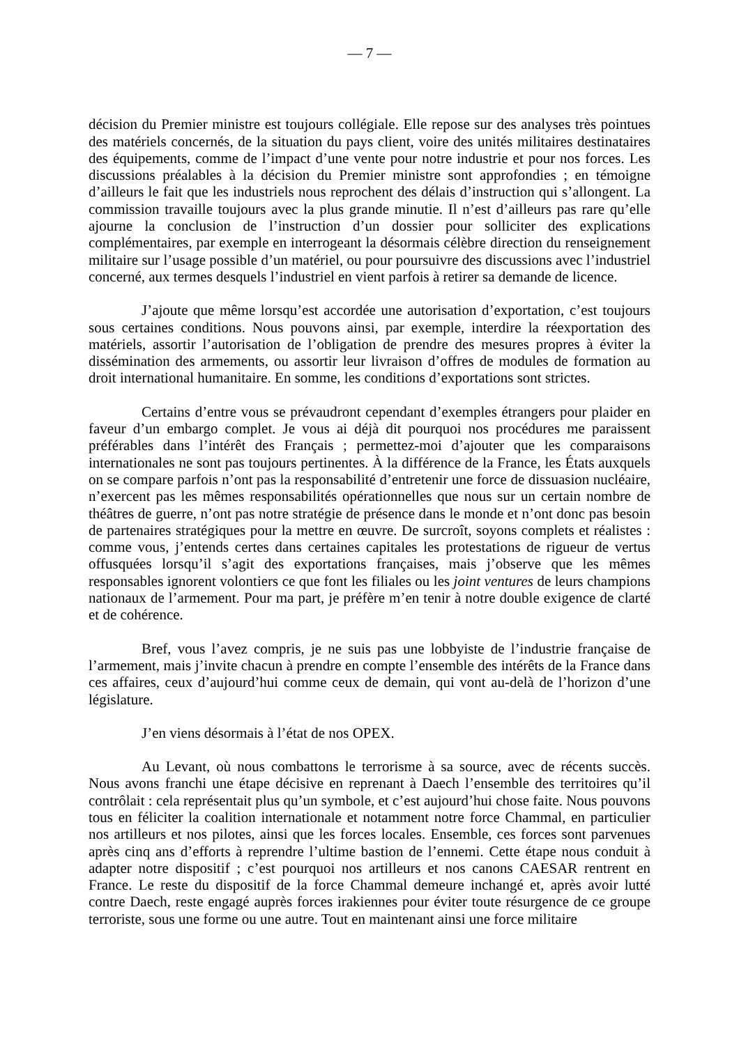— 7 —
décision du Premier ministre est toujours collégiale. Elle repose sur des analyses très pointues des matériels concernés, de la situation du pays client, voire des unités militaires destinataires des équipements, comme de l’impact d’une vente pour notre industrie et pour nos forces. Les discussions préalables à la décision du Premier ministre sont approfondies ; en témoigne d’ailleurs le fait que les industriels nous reprochent des délais d’instruction qui s’allongent. La commission travaille toujours avec la plus grande minutie. Il n’est d’ailleurs pas rare qu’elle ajourne la conclusion de l’instruction d’un dossier pour solliciter des explications complémentaires, par exemple en interrogeant la désormais célèbre direction du renseignement militaire sur l’usage possible d’un matériel, ou pour poursuivre des discussions avec l’industriel concerné, aux termes desquels l’industriel en vient parfois à retirer sa demande de licence.
J’ajoute que même lorsqu’est accordée une autorisation d’exportation, c’est toujours sous certaines conditions. Nous pouvons ainsi, par exemple, interdire la réexportation des matériels, assortir l’autorisation de l’obligation de prendre des mesures propres à éviter la dissémination des armements, ou assortir leur livraison d’offres de modules de formation au droit international humanitaire. En somme, les conditions d’exportations sont strictes.
Certains d’entre vous se prévaudront cependant d’exemples étrangers pour plaider en faveur d’un embargo complet. Je vous ai déjà dit pourquoi nos procédures me paraissent préférables dans l’intérêt des Français ; permettez-moi d’ajouter que les comparaisons internationales ne sont pas toujours pertinentes. À la différence de la France, les États auxquels on se compare parfois n’ont pas la responsabilité d’entretenir une force de dissuasion nucléaire, n’exercent pas les mêmes responsabilités opérationnelles que nous sur un certain nombre de théâtres de guerre, n’ont pas notre stratégie de présence dans le monde et n’ont donc pas besoin de partenaires stratégiques pour la mettre en œuvre. De surcroît, soyons complets et réalistes : comme vous, j’entends certes dans certaines capitales les protestations de rigueur de vertus offusquées lorsqu’il s’agit des exportations françaises, mais j’observe que les mêmes responsables ignorent volontiers ce que font les filiales ou les joint ventures de leurs champions nationaux de l’armement. Pour ma part, je préfère m’en tenir à notre double exigence de clarté et de cohérence.
Bref, vous l’avez compris, je ne suis pas une lobbyiste de l’industrie française de l’armement, mais j’invite chacun à prendre en compte l’ensemble des intérêts de la France dans ces affaires, ceux d’aujourd’hui comme ceux de demain, qui vont au-delà de l’horizon d’une législature.
J’en viens désormais à l’état de nos OPEX.
Au Levant, où nous combattons le terrorisme à sa source, avec de récents succès. Nous avons franchi une étape décisive en reprenant à Daech l’ensemble des territoires qu’il contrôlait : cela représentait plus qu’un symbole, et c’est aujourd’hui chose faite. Nous pouvons tous en féliciter la coalition internationale et notamment notre force Chammal, en particulier nos artilleurs et nos pilotes, ainsi que les forces locales. Ensemble, ces forces sont parvenues après cinq ans d’efforts à reprendre l’ultime bastion de l’ennemi. Cette étape nous conduit à adapter notre dispositif ; c’est pourquoi nos artilleurs et nos canons CAESAR rentrent en France. Le reste du dispositif de la force Chammal demeure inchangé et, après avoir lutté contre Daech, reste engagé auprès forces irakiennes pour éviter toute résurgence de ce groupe terroriste, sous une forme ou une autre. Tout en maintenant ainsi une force militaire